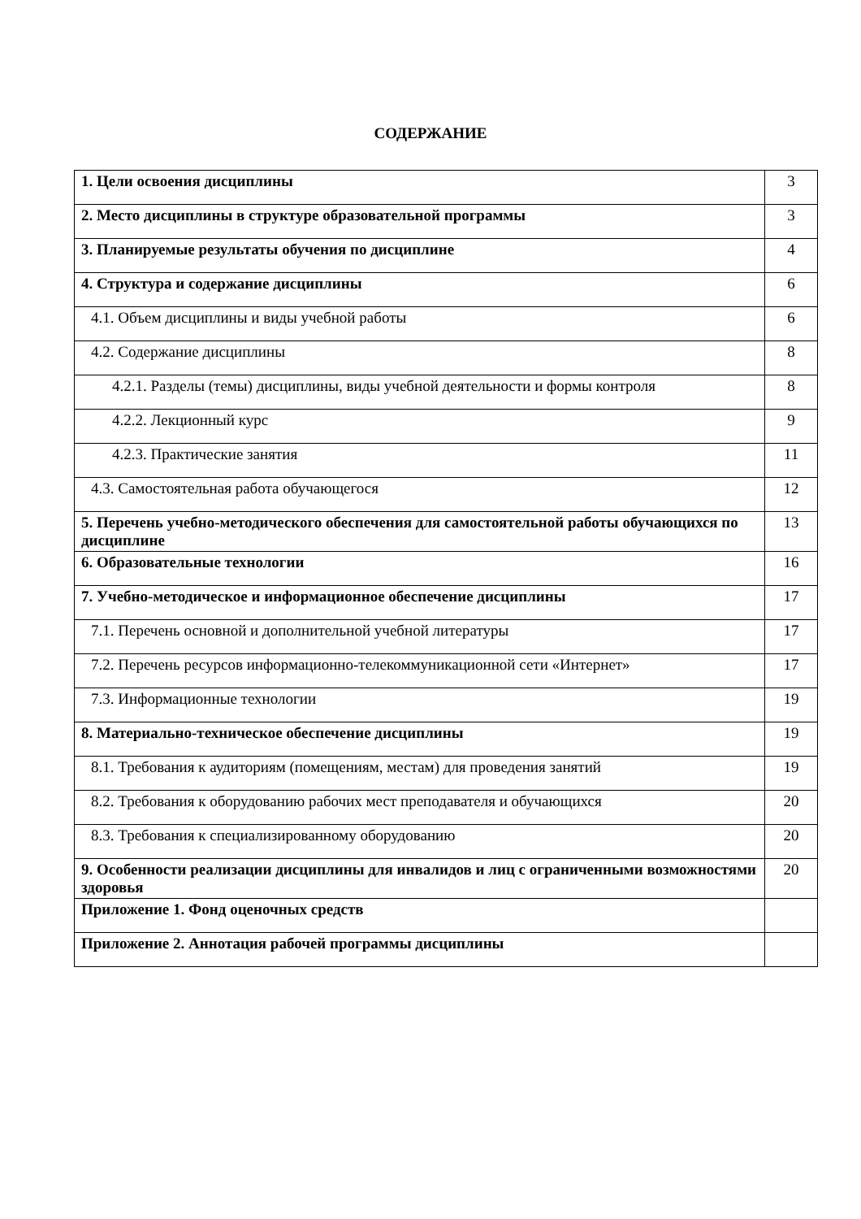СОДЕРЖАНИЕ
| 1. Цели освоения дисциплины | 3 |
| 2. Место дисциплины в структуре образовательной программы | 3 |
| 3. Планируемые результаты обучения по дисциплине | 4 |
| 4. Структура и содержание дисциплины | 6 |
| 4.1. Объем дисциплины и виды учебной работы | 6 |
| 4.2. Содержание дисциплины | 8 |
| 4.2.1. Разделы (темы) дисциплины, виды учебной деятельности и формы контроля | 8 |
| 4.2.2. Лекционный курс | 9 |
| 4.2.3. Практические занятия | 11 |
| 4.3. Самостоятельная работа обучающегося | 12 |
| 5. Перечень учебно-методического обеспечения для самостоятельной работы обучающихся по дисциплине | 13 |
| 6. Образовательные технологии | 16 |
| 7. Учебно-методическое и информационное обеспечение дисциплины | 17 |
| 7.1. Перечень основной и дополнительной учебной литературы | 17 |
| 7.2. Перечень ресурсов информационно-телекоммуникационной сети «Интернет» | 17 |
| 7.3. Информационные технологии | 19 |
| 8. Материально-техническое обеспечение дисциплины | 19 |
| 8.1. Требования к аудиториям (помещениям, местам) для проведения занятий | 19 |
| 8.2. Требования к оборудованию рабочих мест преподавателя и обучающихся | 20 |
| 8.3. Требования к специализированному оборудованию | 20 |
| 9. Особенности реализации дисциплины для инвалидов и лиц с ограниченными возможностями здоровья | 20 |
| Приложение 1. Фонд оценочных средств | |
| Приложение 2. Аннотация рабочей программы дисциплины | |